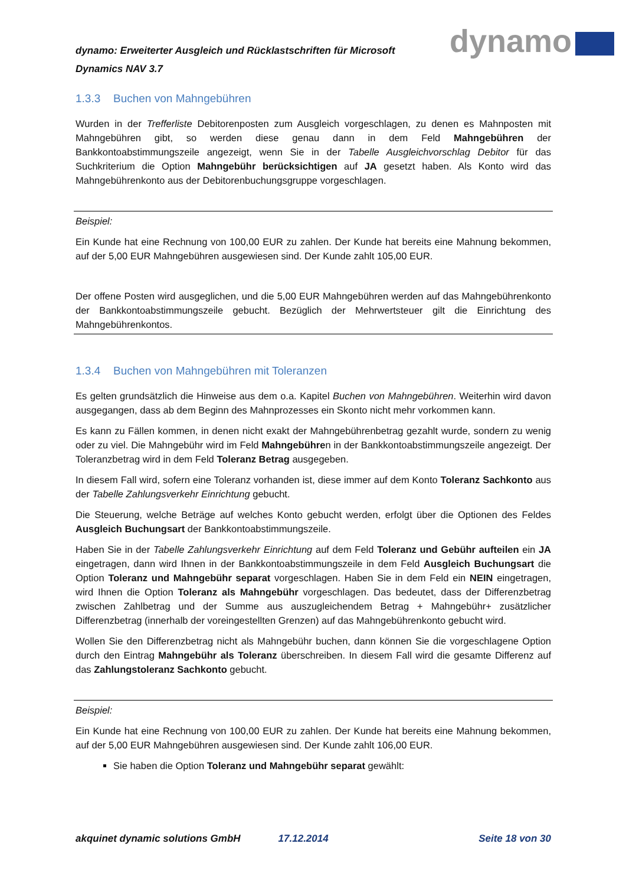dynamo: Erweiterter Ausgleich und Rücklastschriften für Microsoft Dynamics NAV 3.7
dynamo
1.3.3 Buchen von Mahngebühren
Wurden in der Trefferliste Debitorenposten zum Ausgleich vorgeschlagen, zu denen es Mahnposten mit Mahngebühren gibt, so werden diese genau dann in dem Feld Mahngebühren der Bankkontoabstimmungszeile angezeigt, wenn Sie in der Tabelle Ausgleichvorschlag Debitor für das Suchkriterium die Option Mahngebühr berücksichtigen auf JA gesetzt haben. Als Konto wird das Mahngebührenkonto aus der Debitorenbuchungsgruppe vorgeschlagen.
Beispiel:
Ein Kunde hat eine Rechnung von 100,00 EUR zu zahlen. Der Kunde hat bereits eine Mahnung bekommen, auf der 5,00 EUR Mahngebühren ausgewiesen sind. Der Kunde zahlt 105,00 EUR.
Der offene Posten wird ausgeglichen, und die 5,00 EUR Mahngebühren werden auf das Mahngebührenkonto der Bankkontoabstimmungszeile gebucht. Bezüglich der Mehrwertsteuer gilt die Einrichtung des Mahngebührenkontos.
1.3.4 Buchen von Mahngebühren mit Toleranzen
Es gelten grundsätzlich die Hinweise aus dem o.a. Kapitel Buchen von Mahngebühren. Weiterhin wird davon ausgegangen, dass ab dem Beginn des Mahnprozesses ein Skonto nicht mehr vorkommen kann.
Es kann zu Fällen kommen, in denen nicht exakt der Mahngebührenbetrag gezahlt wurde, sondern zu wenig oder zu viel. Die Mahngebühr wird im Feld Mahngebühren in der Bankkontoabstimmungszeile angezeigt. Der Toleranzbetrag wird in dem Feld Toleranz Betrag ausgegeben.
In diesem Fall wird, sofern eine Toleranz vorhanden ist, diese immer auf dem Konto Toleranz Sachkonto aus der Tabelle Zahlungsverkehr Einrichtung gebucht.
Die Steuerung, welche Beträge auf welches Konto gebucht werden, erfolgt über die Optionen des Feldes Ausgleich Buchungsart der Bankkontoabstimmungszeile.
Haben Sie in der Tabelle Zahlungsverkehr Einrichtung auf dem Feld Toleranz und Gebühr aufteilen ein JA eingetragen, dann wird Ihnen in der Bankkontoabstimmungszeile in dem Feld Ausgleich Buchungsart die Option Toleranz und Mahngebühr separat vorgeschlagen. Haben Sie in dem Feld ein NEIN eingetragen, wird Ihnen die Option Toleranz als Mahngebühr vorgeschlagen. Das bedeutet, dass der Differenzbetrag zwischen Zahlbetrag und der Summe aus auszugleichendem Betrag + Mahngebühr+ zusätzlicher Differenzbetrag (innerhalb der voreingestellten Grenzen) auf das Mahngebührenkonto gebucht wird.
Wollen Sie den Differenzbetrag nicht als Mahngebühr buchen, dann können Sie die vorgeschlagene Option durch den Eintrag Mahngebühr als Toleranz überschreiben. In diesem Fall wird die gesamte Differenz auf das Zahlungstoleranz Sachkonto gebucht.
Beispiel:
Ein Kunde hat eine Rechnung von 100,00 EUR zu zahlen. Der Kunde hat bereits eine Mahnung bekommen, auf der 5,00 EUR Mahngebühren ausgewiesen sind. Der Kunde zahlt 106,00 EUR.
Sie haben die Option Toleranz und Mahngebühr separat gewählt:
akquinet dynamic solutions GmbH 17.12.2014 Seite 18 von 30